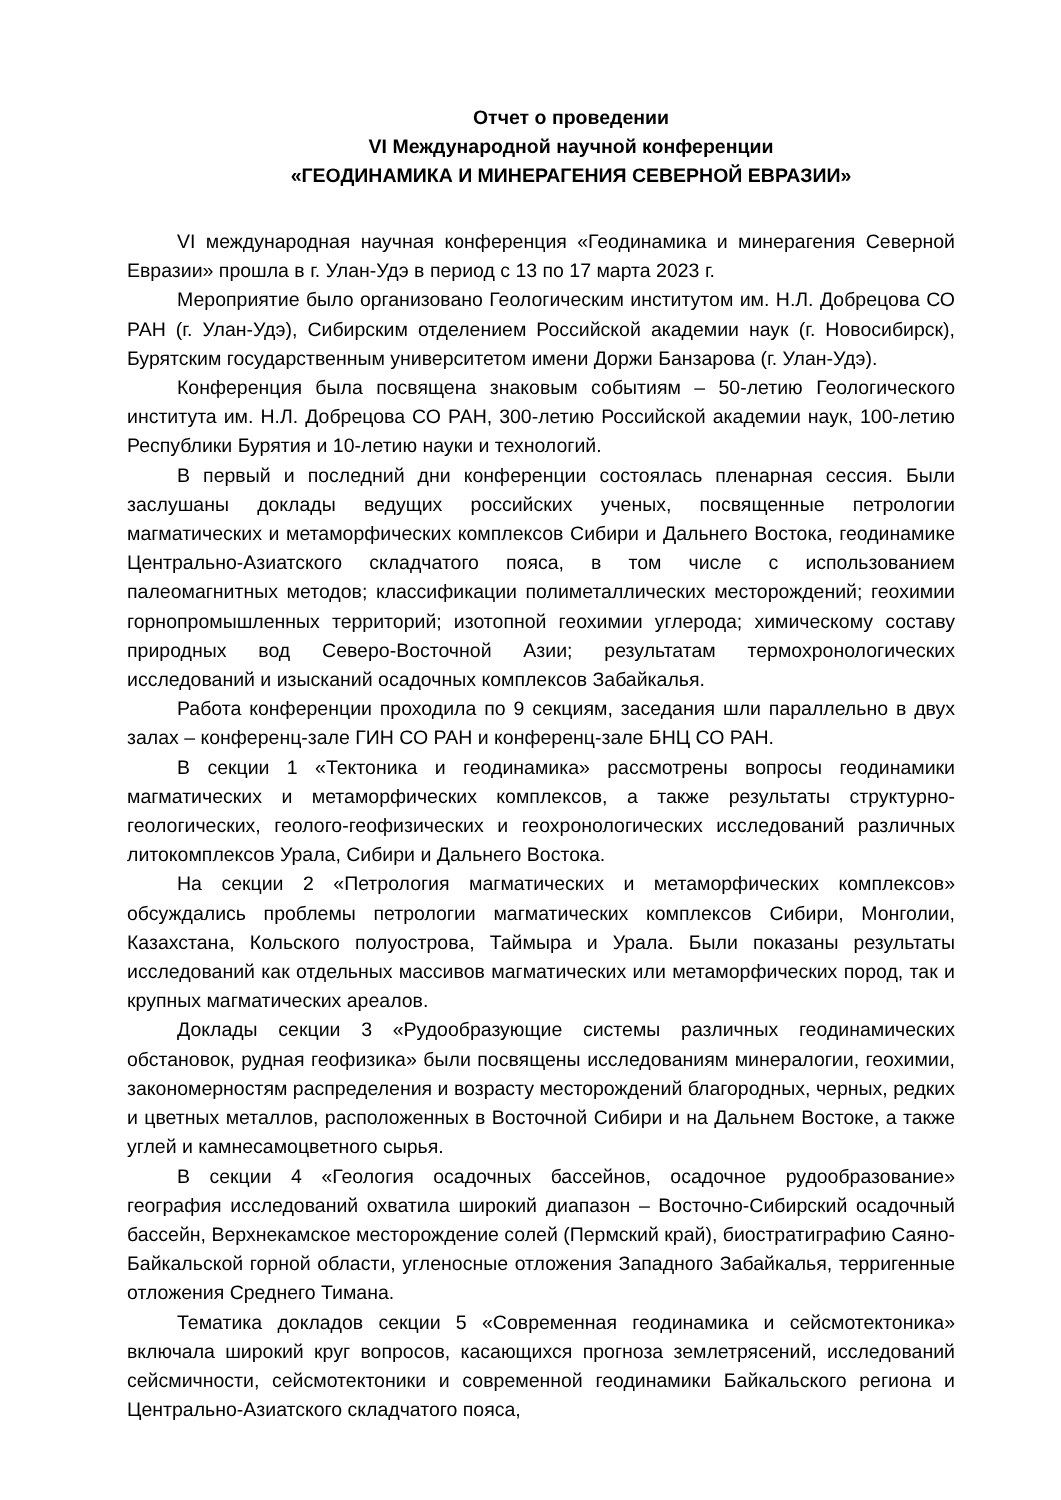Отчет о проведении
VI Международной научной конференции
«ГЕОДИНАМИКА И МИНЕРАГЕНИЯ СЕВЕРНОЙ ЕВРАЗИИ»
VI международная научная конференция «Геодинамика и минерагения Северной Евразии» прошла в г. Улан-Удэ в период с 13 по 17 марта 2023 г.
Мероприятие было организовано Геологическим институтом им. Н.Л. Добрецова СО РАН (г. Улан-Удэ), Сибирским отделением Российской академии наук (г. Новосибирск), Бурятским государственным университетом имени Доржи Банзарова (г. Улан-Удэ).
Конференция была посвящена знаковым событиям – 50-летию Геологического института им. Н.Л. Добрецова СО РАН, 300-летию Российской академии наук, 100-летию Республики Бурятия и 10-летию науки и технологий.
В первый и последний дни конференции состоялась пленарная сессия. Были заслушаны доклады ведущих российских ученых, посвященные петрологии магматических и метаморфических комплексов Сибири и Дальнего Востока, геодинамике Центрально-Азиатского складчатого пояса, в том числе с использованием палеомагнитных методов; классификации полиметаллических месторождений; геохимии горнопромышленных территорий; изотопной геохимии углерода; химическому составу природных вод Северо-Восточной Азии; результатам термохронологических исследований и изысканий осадочных комплексов Забайкалья.
Работа конференции проходила по 9 секциям, заседания шли параллельно в двух залах – конференц-зале ГИН СО РАН и конференц-зале БНЦ СО РАН.
В секции 1 «Тектоника и геодинамика» рассмотрены вопросы геодинамики магматических и метаморфических комплексов, а также результаты структурно-геологических, геолого-геофизических и геохронологических исследований различных литокомплексов Урала, Сибири и Дальнего Востока.
На секции 2 «Петрология магматических и метаморфических комплексов» обсуждались проблемы петрологии магматических комплексов Сибири, Монголии, Казахстана, Кольского полуострова, Таймыра и Урала. Были показаны результаты исследований как отдельных массивов магматических или метаморфических пород, так и крупных магматических ареалов.
Доклады секции 3 «Рудообразующие системы различных геодинамических обстановок, рудная геофизика» были посвящены исследованиям минералогии, геохимии, закономерностям распределения и возрасту месторождений благородных, черных, редких и цветных металлов, расположенных в Восточной Сибири и на Дальнем Востоке, а также углей и камнесамоцветного сырья.
В секции 4 «Геология осадочных бассейнов, осадочное рудообразование» география исследований охватила широкий диапазон – Восточно-Сибирский осадочный бассейн, Верхнекамское месторождение солей (Пермский край), биостратиграфию Саяно-Байкальской горной области, угленосные отложения Западного Забайкалья, терригенные отложения Среднего Тимана.
Тематика докладов секции 5 «Современная геодинамика и сейсмотектоника» включала широкий круг вопросов, касающихся прогноза землетрясений, исследований сейсмичности, сейсмотектоники и современной геодинамики Байкальского региона и Центрально-Азиатского складчатого пояса,